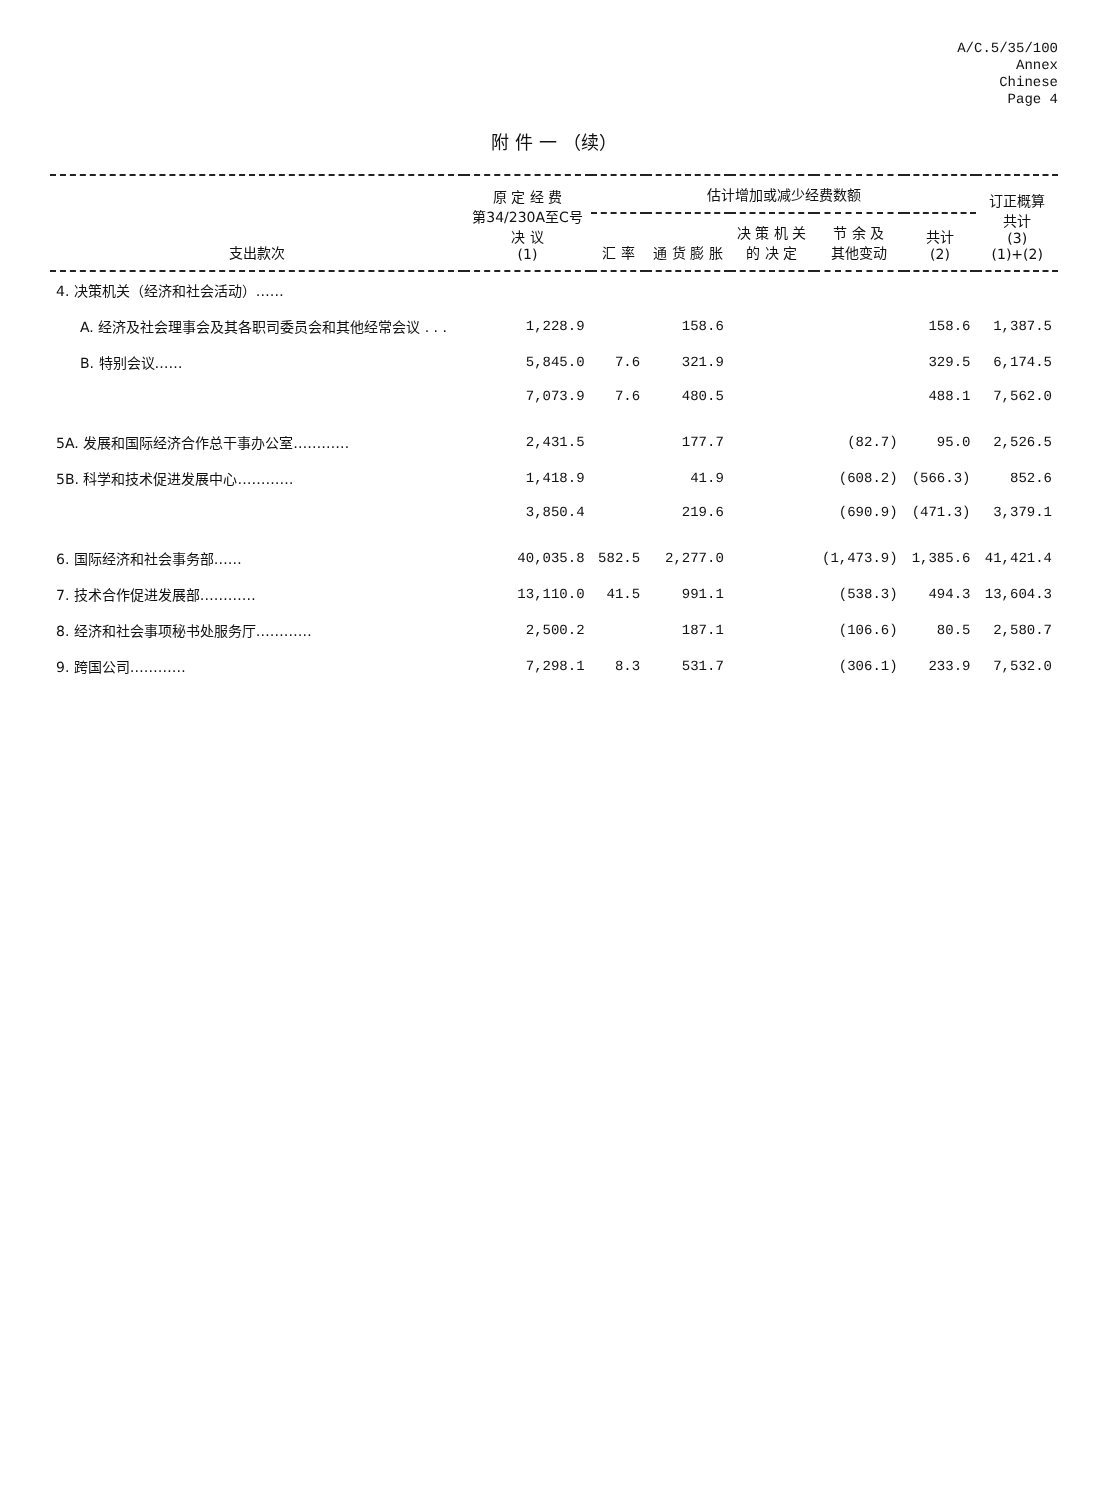A/C.5/35/100
Annex
Chinese
Page 4
附 件 一 （续）
| 支出款次 | 原 定 经 费 第34/230A至C号 决 议 (1) | 估计增加或减少经费数额 | | | | | 订正概算 共计 (3) (1)+(2) |
| --- | --- | --- | --- | --- | --- | --- | --- |
| | | 汇 率 | 通 货 膨 胀 | 决 策 机 关 的 决 定 | 节 余 及 其他变动 | 共计 (2) | |
| 4. 决策机关（经济和社会活动）…… | | | | | | | |
| A. 经济及社会理事会及其各职司委员会和其他经常会议 . . . | 1,228.9 | | 158.6 | | | 158.6 | 1,387.5 |
| B. 特别会议…… | 5,845.0 | 7.6 | 321.9 | | | 329.5 | 6,174.5 |
| | 7,073.9 | 7.6 | 480.5 | | | 488.1 | 7,562.0 |
| 5A. 发展和国际经济合作总干事办公室………… | 2,431.5 | | 177.7 | | (82.7) | 95.0 | 2,526.5 |
| 5B. 科学和技术促进发展中心………… | 1,418.9 | | 41.9 | | (608.2) | (566.3) | 852.6 |
| | 3,850.4 | | 219.6 | | (690.9) | (471.3) | 3,379.1 |
| 6. 国际经济和社会事务部…… | 40,035.8 | 582.5 | 2,277.0 | | (1,473.9) | 1,385.6 | 41,421.4 |
| 7. 技术合作促进发展部………… | 13,110.0 | 41.5 | 991.1 | | (538.3) | 494.3 | 13,604.3 |
| 8. 经济和社会事项秘书处服务厅………… | 2,500.2 | | 187.1 | | (106.6) | 80.5 | 2,580.7 |
| 9. 跨国公司………… | 7,298.1 | 8.3 | 531.7 | | (306.1) | 233.9 | 7,532.0 |